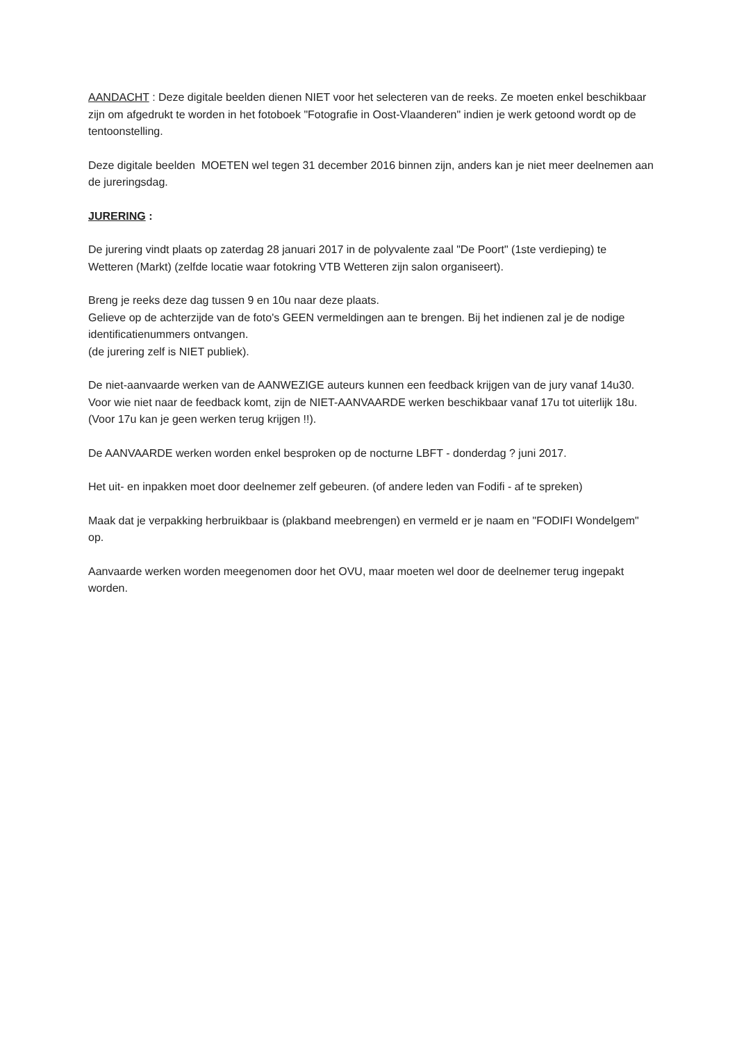AANDACHT : Deze digitale beelden dienen NIET voor het selecteren van de reeks. Ze moeten enkel beschikbaar zijn om afgedrukt te worden in het fotoboek "Fotografie in Oost-Vlaanderen" indien je werk getoond wordt op de tentoonstelling.
Deze digitale beelden MOETEN wel tegen 31 december 2016 binnen zijn, anders kan je niet meer deelnemen aan de jureringsdag.
JURERING :
De jurering vindt plaats op zaterdag 28 januari 2017 in de polyvalente zaal "De Poort" (1ste verdieping) te Wetteren (Markt) (zelfde locatie waar fotokring VTB Wetteren zijn salon organiseert).
Breng je reeks deze dag tussen 9 en 10u naar deze plaats.
Gelieve op de achterzijde van de foto's GEEN vermeldingen aan te brengen. Bij het indienen zal je de nodige identificatienummers ontvangen.
(de jurering zelf is NIET publiek).
De niet-aanvaarde werken van de AANWEZIGE auteurs kunnen een feedback krijgen van de jury vanaf 14u30.
Voor wie niet naar de feedback komt, zijn de NIET-AANVAARDE werken beschikbaar vanaf 17u tot uiterlijk 18u. (Voor 17u kan je geen werken terug krijgen !!).
De AANVAARDE werken worden enkel besproken op de nocturne LBFT - donderdag ? juni 2017.
Het uit- en inpakken moet door deelnemer zelf gebeuren. (of andere leden van Fodifi - af te spreken)
Maak dat je verpakking herbruikbaar is (plakband meebrengen) en vermeld er je naam en "FODIFI Wondelgem" op.
Aanvaarde werken worden meegenomen door het OVU, maar moeten wel door de deelnemer terug ingepakt worden.